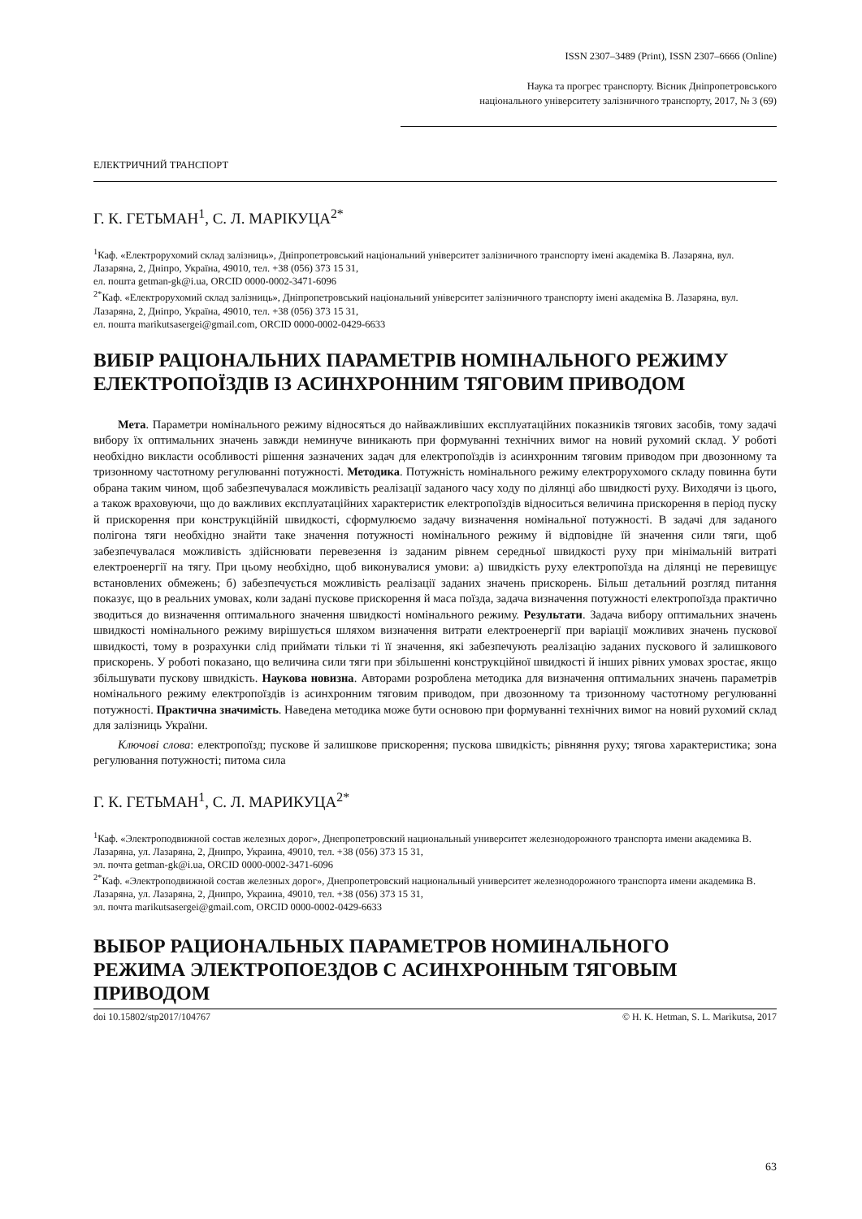ISSN 2307–3489 (Print), ISSN 2307–6666 (Online)
Наука та прогрес транспорту. Вісник Дніпропетровського
національного університету залізничного транспорту, 2017, № 3 (69)
ЕЛЕКТРИЧНИЙ ТРАНСПОРТ
Г. К. ГЕТЬМАН<sup>1</sup>, С. Л. МАРІКУЦА<sup>2*</sup>
<sup>1</sup> Каф. «Електрорухомий склад залізниць», Дніпропетровський національний університет залізничного транспорту імені академіка В. Лазаряна, вул. Лазаряна, 2, Дніпро, Україна, 49010, тел. +38 (056) 373 15 31,
ел. пошта getman-gk@i.ua, ORCID 0000-0002-3471-6096
<sup>2*</sup>Каф. «Електрорухомий склад залізниць», Дніпропетровський національний університет залізничного транспорту імені академіка В. Лазаряна, вул. Лазаряна, 2, Дніпро, Україна, 49010, тел. +38 (056) 373 15 31,
ел. пошта marikutsasergei@gmail.com, ORCID 0000-0002-0429-6633
ВИБІР РАЦІОНАЛЬНИХ ПАРАМЕТРІВ НОМІНАЛЬНОГО РЕЖИМУ ЕЛЕКТРОПОЇЗДІВ ІЗ АСИНХРОННИМ ТЯГОВИМ ПРИВОДОМ
Мета. Параметри номінального режиму відносяться до найважливіших експлуатаційних показників тягових засобів, тому задачі вибору їх оптимальних значень завжди неминуче виникають при формуванні технічних вимог на новий рухомий склад. У роботі необхідно викласти особливості рішення зазначених задач для електропоїздів із асинхронним тяговим приводом при двозонному та тризонному частотному регулюванні потужності. Методика. Потужність номінального режиму електрорухомого складу повинна бути обрана таким чином, щоб забезпечувалася можливість реалізації заданого часу ходу по ділянці або швидкості руху. Виходячи із цього, а також враховуючи, що до важливих експлуатаційних характеристик електропоїздів відноситься величина прискорення в період пуску й прискорення при конструкційній швидкості, сформулюємо задачу визначення номінальної потужності. В задачі для заданого полігона тяги необхідно знайти таке значення потужності номінального режиму й відповідне їй значення сили тяги, щоб забезпечувалася можливість здійснювати перевезення із заданим рівнем середньої швидкості руху при мінімальній витраті електроенергії на тягу. При цьому необхідно, щоб виконувалися умови: а) швидкість руху електропоїзда на ділянці не перевищує встановлених обмежень; б) забезпечується можливість реалізації заданих значень прискорень. Більш детальний розгляд питання показує, що в реальних умовах, коли задані пускове прискорення й маса поїзда, задача визначення потужності електропоїзда практично зводиться до визначення оптимального значення швидкості номінального режиму. Результати. Задача вибору оптимальних значень швидкості номінального режиму вирішується шляхом визначення витрати електроенергії при варіації можливих значень пускової швидкості, тому в розрахунки слід приймати тільки ті її значення, які забезпечують реалізацію заданих пускового й залишкового прискорень. У роботі показано, що величина сили тяги при збільшенні конструкційної швидкості й інших рівних умовах зростає, якщо збільшувати пускову швидкість. Наукова новизна. Авторами розроблена методика для визначення оптимальних значень параметрів номінального режиму електропоїздів із асинхронним тяговим приводом, при двозонному та тризонному частотному регулюванні потужності. Практична значимість. Наведена методика може бути основою при формуванні технічних вимог на новий рухомий склад для залізниць України.
Ключові слова: електропоїзд; пускове й залишкове прискорення; пускова швидкість; рівняння руху; тягова характеристика; зона регулювання потужності; питома сила
Г. К. ГЕТЬМАН<sup>1</sup>, С. Л. МАРИКУЦА<sup>2*</sup>
<sup>1</sup> Каф. «Электроподвижной состав железных дорог», Днепропетровский национальный университет железнодорожного транспорта имени академика В. Лазаряна, ул. Лазаряна, 2, Днипро, Украина, 49010, тел. +38 (056) 373 15 31,
эл. почта getman-gk@i.ua, ORCID 0000-0002-3471-6096
<sup>2*</sup>Каф. «Электроподвижной состав железных дорог», Днепропетровский национальный университет железнодорожного транспорта имени академика В. Лазаряна, ул. Лазаряна, 2, Днипро, Украина, 49010, тел. +38 (056) 373 15 31,
эл. почта marikutsasergei@gmail.com, ORCID 0000-0002-0429-6633
ВЫБОР РАЦИОНАЛЬНЫХ ПАРАМЕТРОВ НОМИНАЛЬНОГО РЕЖИМА ЭЛЕКТРОПОЕЗДОВ С АСИНХРОННЫМ ТЯГОВЫМ ПРИВОДОМ
doi 10.15802/stp2017/104767 © H. K. Hetman, S. L. Marikutsa, 2017
63